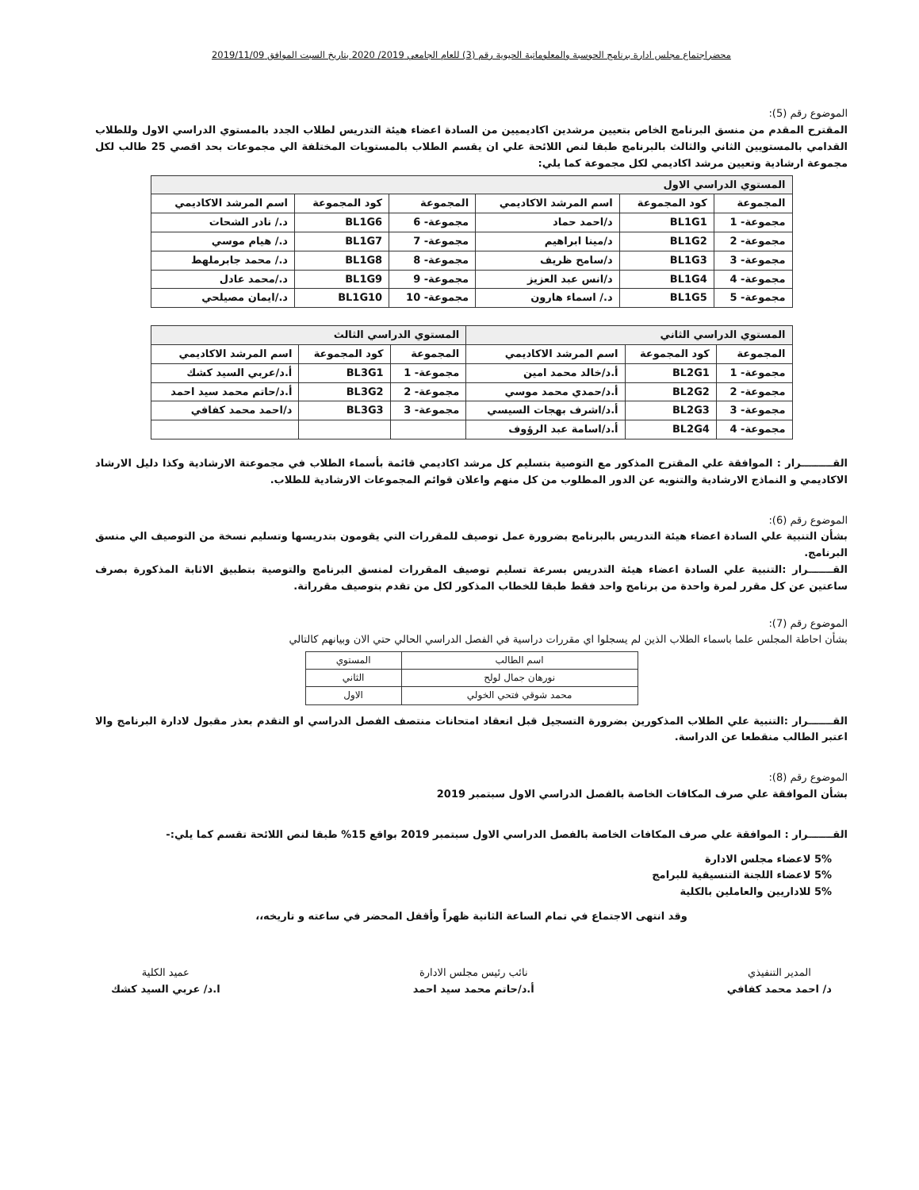محضراجتماع مجلس ادارة برنامج الحوسبة والمعلوماتية الحيوية رقم (3) للعام الجامعي 2019/ 2020 بتاريخ السبت الموافق 2019/11/09
الموضوع رقم (5):
المقترح المقدم من منسق البرنامج الخاص بتعيين مرشدين اكاديميين من السادة اعضاء هيئة التدريس لطلاب الجدد بالمستوي الدراسي الاول وللطلاب القدامي بالمستويين الثاني والثالث بالبرنامج طبقا لنص اللائحة علي ان يقسم الطلاب بالمستويات المختلفة الي مجموعات بحد اقصي 25 طالب لكل مجموعة ارشادية وتعيين مرشد اكاديمي لكل مجموعة كما يلي:
| المستوي الدراسي الاول | | | | | |
| --- | --- | --- | --- | --- | --- |
| المجموعة | كود المجموعة | اسم المرشد الاكاديمي | المجموعة | كود المجموعة | اسم المرشد الاكاديمي |
| مجموعة- 1 | BL1G1 | د/احمد حماد | مجموعة- 6 | BL1G6 | د./ نادر الشحات |
| مجموعة- 2 | BL1G2 | د/مينا ابراهيم | مجموعة- 7 | BL1G7 | د./ هيام موسي |
| مجموعة- 3 | BL1G3 | د/سامح ظريف | مجموعة- 8 | BL1G8 | د./ محمد جابرملهط |
| مجموعة- 4 | BL1G4 | د/انس عبد العزيز | مجموعة- 9 | BL1G9 | د./محمد عادل |
| مجموعة- 5 | BL1G5 | د./ اسماء هارون | مجموعة- 10 | BL1G10 | د./ايمان مصيلحي |
| المستوي الدراسي الثاني | | | المستوي الدراسي الثالث | | |
| --- | --- | --- | --- | --- | --- |
| المجموعة | كود المجموعة | اسم المرشد الاكاديمي | المجموعة | كود المجموعة | اسم المرشد الاكاديمي |
| مجموعة- 1 | BL2G1 | أ.د/خالد محمد امين | مجموعة- 1 | BL3G1 | أ.د/عربي السيد كشك |
| مجموعة- 2 | BL2G2 | أ.د/حمدي محمد موسي | مجموعة- 2 | BL3G2 | أ.د/حاتم محمد سيد احمد |
| مجموعة- 3 | BL2G3 | أ.د/اشرف بهجات السيسي | مجموعة- 3 | BL3G3 | د/احمد محمد كفافي |
| مجموعة- 4 | BL2G4 | أ.د/اسامة عبد الرؤوف | | | |
القـــــــــرار : الموافقة علي المقترح المذكور مع التوصية بتسليم كل مرشد اكاديمي قائمة بأسماء الطلاب في مجموعتة الارشادية وكذا دليل الارشاد الاكاديمي و النماذج الارشادية والتنويه عن الدور المطلوب من كل منهم واعلان قوائم المجموعات الارشادية للطلاب.
الموضوع رقم (6):
بشأن التنبية علي السادة اعضاء هيئة التدريس بالبرنامج بضرورة عمل توصيف للمقررات التي يقومون بتدريسها وتسليم نسخة من التوصيف الي منسق البرنامج.
القـــــــرار :التنبية علي السادة اعضاء هيئة التدريس بسرعة تسليم توصيف المقررات لمنسق البرنامج والتوصية بتطبيق الاثابة المذكورة بصرف ساعتين عن كل مقرر لمرة واحدة من برنامج واحد فقط طبقا للخطاب المذكور لكل من تقدم بتوصيف مقرراتة.
الموضوع رقم (7):
بشأن احاطة المجلس علما باسماء الطلاب الذين لم يسجلوا اي مقررات دراسية في الفصل الدراسي الحالي حتي الان وبيانهم كالتالي
| اسم الطالب | المستوي |
| نورهان جمال لولح | الثاني |
| محمد شوقي فتحي الخولي | الاول |
القـــــــرار :التنبية علي الطلاب المذكورين بضرورة التسجيل قبل انعقاد امتحانات منتصف الفصل الدراسي او التقدم بعذر مقبول لادارة البرنامج والا اعتبر الطالب منقطعا عن الدراسة.
الموضوع رقم (8):
بشأن الموافقة علي صرف المكافات الخاصة بالفصل الدراسي الاول سبتمبر 2019
القـــــــرار : الموافقة علي صرف المكافات الخاصة بالفصل الدراسي الاول سبتمبر 2019 بواقع 15% طبقا لنص اللائحة تقسم كما يلي:-
5% لاعضاء مجلس الادارة
5% لاعضاء اللجنة التنسيقية للبرامج
5% للاداريين والعاملين بالكلية
وقد انتهى الاجتماع في تمام الساعة الثانية ظهراً وأقفل المحضر في ساعته و تاريخه،،
المدير التنفيذي
د/ احمد محمد كفافي
نائب رئيس مجلس الادارة
أ.د/حاتم محمد سيد احمد
عميد الكلية
ا.د/ عربي السيد كشك